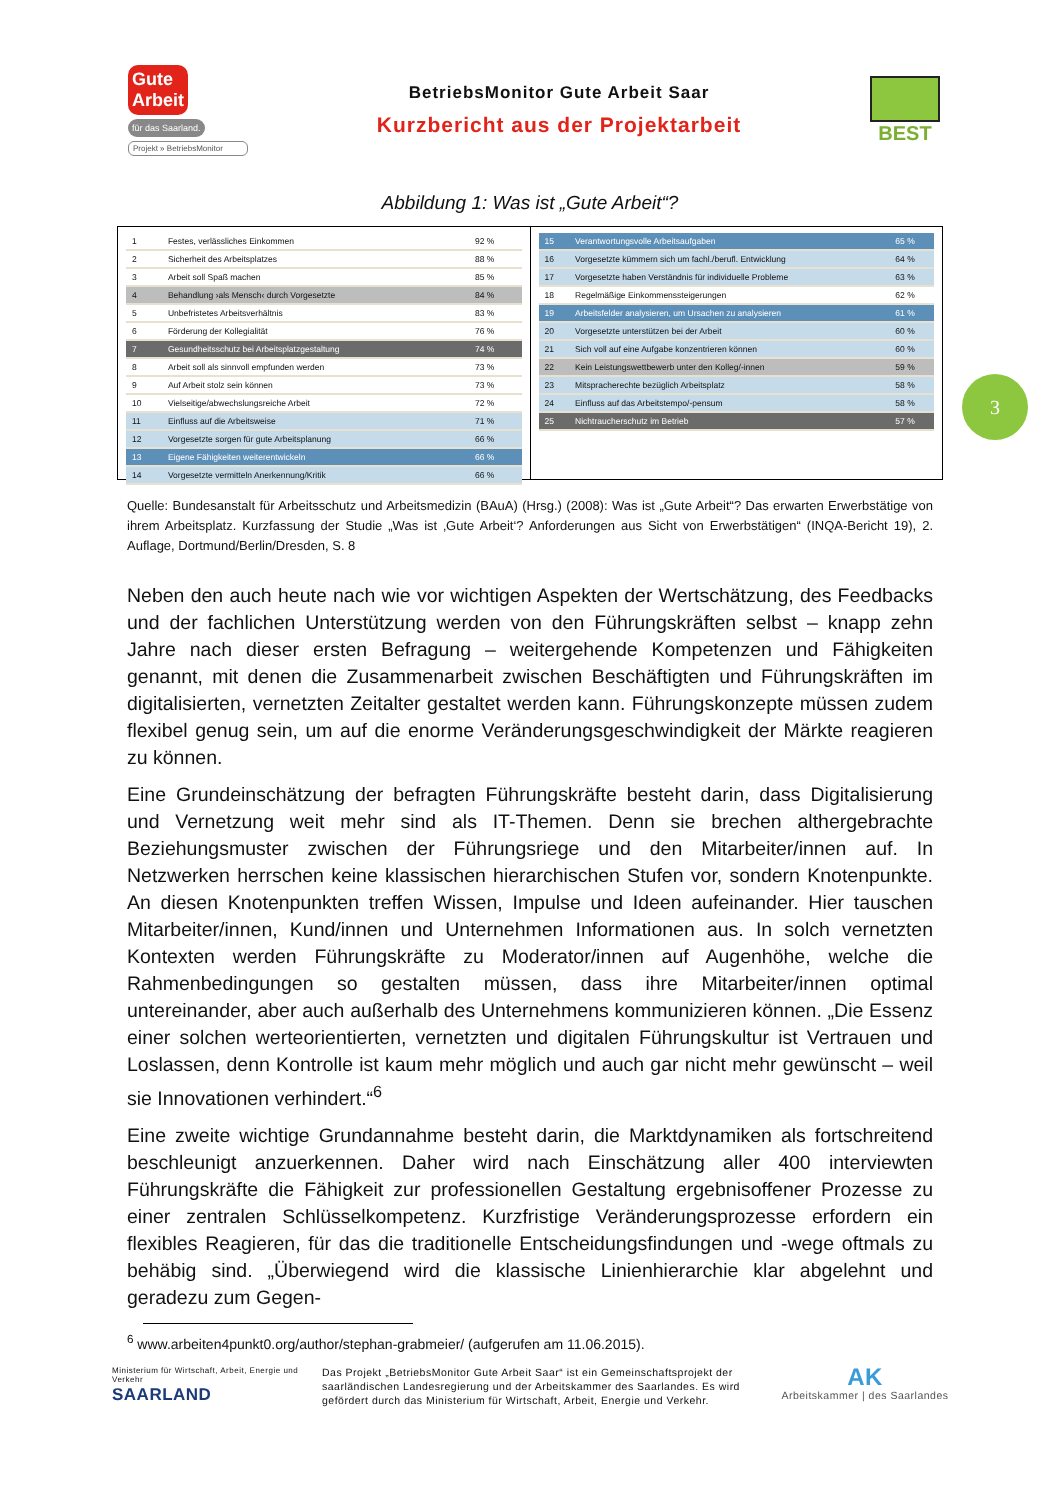Gute
Arbeit für das Saarland.
Projekt » BetriebsMonitor
BetriebsMonitor Gute Arbeit Saar
Kurzbericht aus der Projektarbeit
BEST
Abbildung 1: Was ist „Gute Arbeit“?
| 1 | Festes, verlässliches Einkommen | 92 % |
| 2 | Sicherheit des Arbeitsplatzes | 88 % |
| 3 | Arbeit soll Spaß machen | 85 % |
| 4 | Behandlung ›als Mensch‹ durch Vorgesetzte | 84 % |
| 5 | Unbefristetes Arbeitsverhältnis | 83 % |
| 6 | Förderung der Kollegialität | 76 % |
| 7 | Gesundheitsschutz bei Arbeitsplatzgestaltung | 74 % |
| 8 | Arbeit soll als sinnvoll empfunden werden | 73 % |
| 9 | Auf Arbeit stolz sein können | 73 % |
| 10 | Vielseitige/abwechslungsreiche Arbeit | 72 % |
| 11 | Einfluss auf die Arbeitsweise | 71 % |
| 12 | Vorgesetzte sorgen für gute Arbeitsplanung | 66 % |
| 13 | Eigene Fähigkeiten weiterentwickeln | 66 % |
| 14 | Vorgesetzte vermitteln Anerkennung/Kritik | 66 % |
| 15 | Verantwortungsvolle Arbeitsaufgaben | 65 % |
| 16 | Vorgesetzte kümmern sich um fachl./berufl. Entwicklung | 64 % |
| 17 | Vorgesetzte haben Verständnis für individuelle Probleme | 63 % |
| 18 | Regelmäßige Einkommenssteigerungen | 62 % |
| 19 | Arbeitsfelder analysieren, um Ursachen zu analysieren | 61 % |
| 20 | Vorgesetzte unterstützen bei der Arbeit | 60 % |
| 21 | Sich voll auf eine Aufgabe konzentrieren können | 60 % |
| 22 | Kein Leistungswettbewerb unter den Kolleg/-innen | 59 % |
| 23 | Mitspracherechte bezüglich Arbeitsplatz | 58 % |
| 24 | Einfluss auf das Arbeitstempo/-pensum | 58 % |
| 25 | Nichtraucherschutz im Betrieb | 57 % |
Quelle: Bundesanstalt für Arbeitsschutz und Arbeitsmedizin (BAuA) (Hrsg.) (2008): Was ist „Gute Arbeit“? Das erwarten Erwerbstätige von ihrem Arbeitsplatz. Kurzfassung der Studie „Was ist ‚Gute Arbeit‘? Anforderungen aus Sicht von Erwerbstätigen“ (INQA-Bericht 19), 2. Auflage, Dortmund/Berlin/Dresden, S. 8
Neben den auch heute nach wie vor wichtigen Aspekten der Wertschätzung, des Feedbacks und der fachlichen Unterstützung werden von den Führungskräften selbst – knapp zehn Jahre nach dieser ersten Befragung – weitergehende Kompetenzen und Fähigkeiten genannt, mit denen die Zusammenarbeit zwischen Beschäftigten und Führungskräften im digitalisierten, vernetzten Zeitalter gestaltet werden kann. Führungskonzepte müssen zudem flexibel genug sein, um auf die enorme Veränderungsgeschwindigkeit der Märkte reagieren zu können.
Eine Grundeinschätzung der befragten Führungskräfte besteht darin, dass Digitalisierung und Vernetzung weit mehr sind als IT-Themen. Denn sie brechen althergebrachte Beziehungsmuster zwischen der Führungsriege und den Mitarbeiter/innen auf. In Netzwerken herrschen keine klassischen hierarchischen Stufen vor, sondern Knotenpunkte. An diesen Knotenpunkten treffen Wissen, Impulse und Ideen aufeinander. Hier tauschen Mitarbeiter/innen, Kund/innen und Unternehmen Informationen aus. In solch vernetzten Kontexten werden Führungskräfte zu Moderator/innen auf Augenhöhe, welche die Rahmenbedingungen so gestalten müssen, dass ihre Mitarbeiter/innen optimal untereinander, aber auch außerhalb des Unternehmens kommunizieren können. „Die Essenz einer solchen werteorientierten, vernetzten und digitalen Führungskultur ist Vertrauen und Loslassen, denn Kontrolle ist kaum mehr möglich und auch gar nicht mehr gewünscht – weil sie Innovationen verhindert.“<sup>6</sup>
Eine zweite wichtige Grundannahme besteht darin, die Marktdynamiken als fortschreitend beschleunigt anzuerkennen. Daher wird nach Einschätzung aller 400 interviewten Führungskräfte die Fähigkeit zur professionellen Gestaltung ergebnisoffener Prozesse zu einer zentralen Schlüsselkompetenz. Kurzfristige Veränderungsprozesse erfordern ein flexibles Reagieren, für das die traditionelle Entscheidungsfindungen und -wege oftmals zu behäbig sind. „Überwiegend wird die klassische Linienhierarchie klar abgelehnt und geradezu zum Gegen-
<sup>6</sup> www.arbeiten4punkt0.org/author/stephan-grabmeier/ (aufgerufen am 11.06.2015).
Ministerium für Wirtschaft, Arbeit, Energie und Verkehr
SAARLAND
Das Projekt „BetriebsMonitor Gute Arbeit Saar“ ist ein Gemeinschaftsprojekt der saarländischen Landesregierung und der Arbeitskammer des Saarlandes. Es wird gefördert durch das Ministerium für Wirtschaft, Arbeit, Energie und Verkehr.
AK
Arbeitskammer | des Saarlandes
3